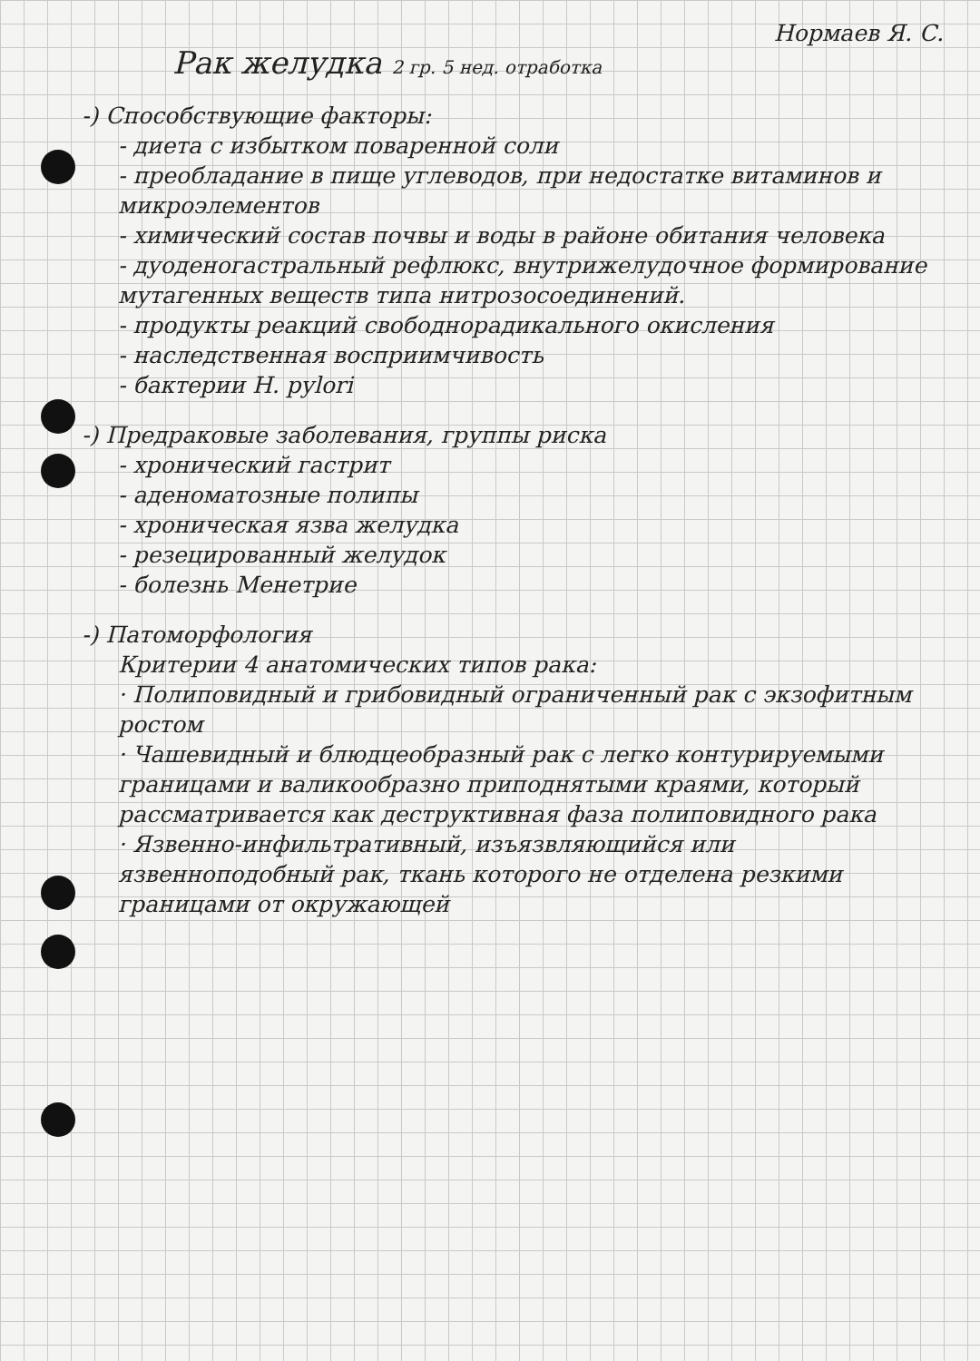Нормаев Я. С.
Рак желудка 2 гр. 5 нед. отработка
-) Способствующие факторы:
- диета с избытком поваренной соли
- преобладание в пище углеводов, при недостатке витаминов и микроэлементов
- химический состав почвы и воды в районе обитания человека
- дуоденогастральный рефлюкс, внутрижелудочное формирование мутагенных веществ типа нитрозосоединений.
- продукты реакций свободнорадикального окисления
- наследственная восприимчивость
- бактерии H. pylori
-) Предраковые заболевания, группы риска
- хронический гастрит
- аденоматозные полипы
- хроническая язва желудка
- резецированный желудок
- болезнь Менетрие
-) Патоморфология
Критерии 4 анатомических типов рака:
· Полиповидный и грибовидный ограниченный рак с экзофитным ростом
· Чашевидный и блюдцеобразный рак с легко контурируемыми границами и валикообразно приподнятыми краями, который рассматривается как деструктивная фаза полиповидного рака
· Язвенно-инфильтративный, изъязвляющийся или язвенноподобный рак, ткань которого не отделена резкими границами от окружающей